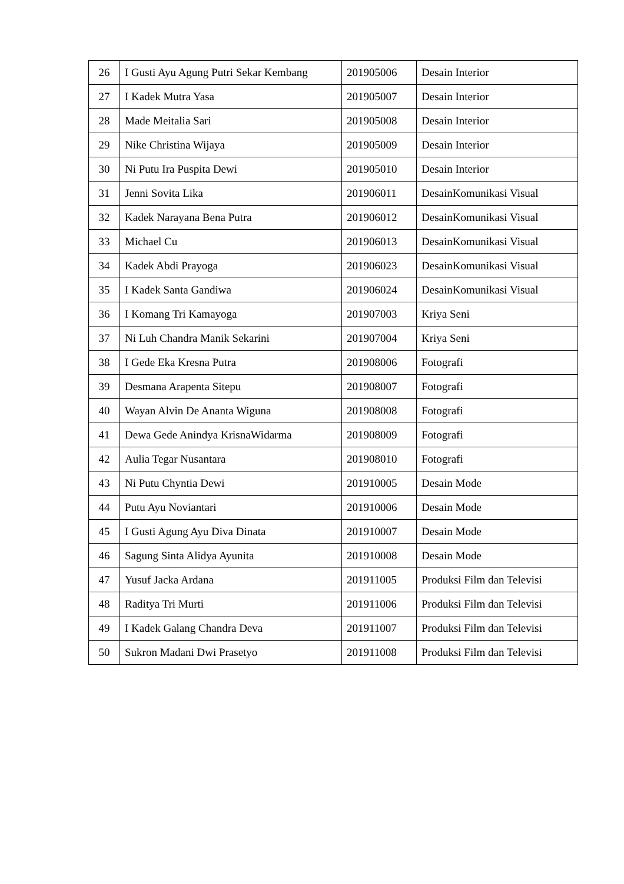| 26 | I Gusti Ayu Agung Putri Sekar Kembang | 201905006 | Desain Interior |
| 27 | I Kadek Mutra Yasa | 201905007 | Desain Interior |
| 28 | Made Meitalia Sari | 201905008 | Desain Interior |
| 29 | Nike Christina Wijaya | 201905009 | Desain Interior |
| 30 | Ni Putu Ira Puspita Dewi | 201905010 | Desain Interior |
| 31 | Jenni Sovita Lika | 201906011 | DesainKomunikasi Visual |
| 32 | Kadek Narayana Bena Putra | 201906012 | DesainKomunikasi Visual |
| 33 | Michael Cu | 201906013 | DesainKomunikasi Visual |
| 34 | Kadek Abdi Prayoga | 201906023 | DesainKomunikasi Visual |
| 35 | I Kadek Santa Gandiwa | 201906024 | DesainKomunikasi Visual |
| 36 | I Komang Tri Kamayoga | 201907003 | Kriya Seni |
| 37 | Ni Luh Chandra Manik Sekarini | 201907004 | Kriya Seni |
| 38 | I Gede Eka Kresna Putra | 201908006 | Fotografi |
| 39 | Desmana Arapenta Sitepu | 201908007 | Fotografi |
| 40 | Wayan Alvin De Ananta Wiguna | 201908008 | Fotografi |
| 41 | Dewa Gede Anindya KrisnaWidarma | 201908009 | Fotografi |
| 42 | Aulia Tegar Nusantara | 201908010 | Fotografi |
| 43 | Ni Putu Chyntia Dewi | 201910005 | Desain Mode |
| 44 | Putu Ayu Noviantari | 201910006 | Desain Mode |
| 45 | I Gusti Agung Ayu Diva Dinata | 201910007 | Desain Mode |
| 46 | Sagung Sinta Alidya Ayunita | 201910008 | Desain Mode |
| 47 | Yusuf Jacka Ardana | 201911005 | Produksi Film dan Televisi |
| 48 | Raditya Tri Murti | 201911006 | Produksi Film dan Televisi |
| 49 | I Kadek Galang Chandra Deva | 201911007 | Produksi Film dan Televisi |
| 50 | Sukron Madani Dwi Prasetyo | 201911008 | Produksi Film dan Televisi |